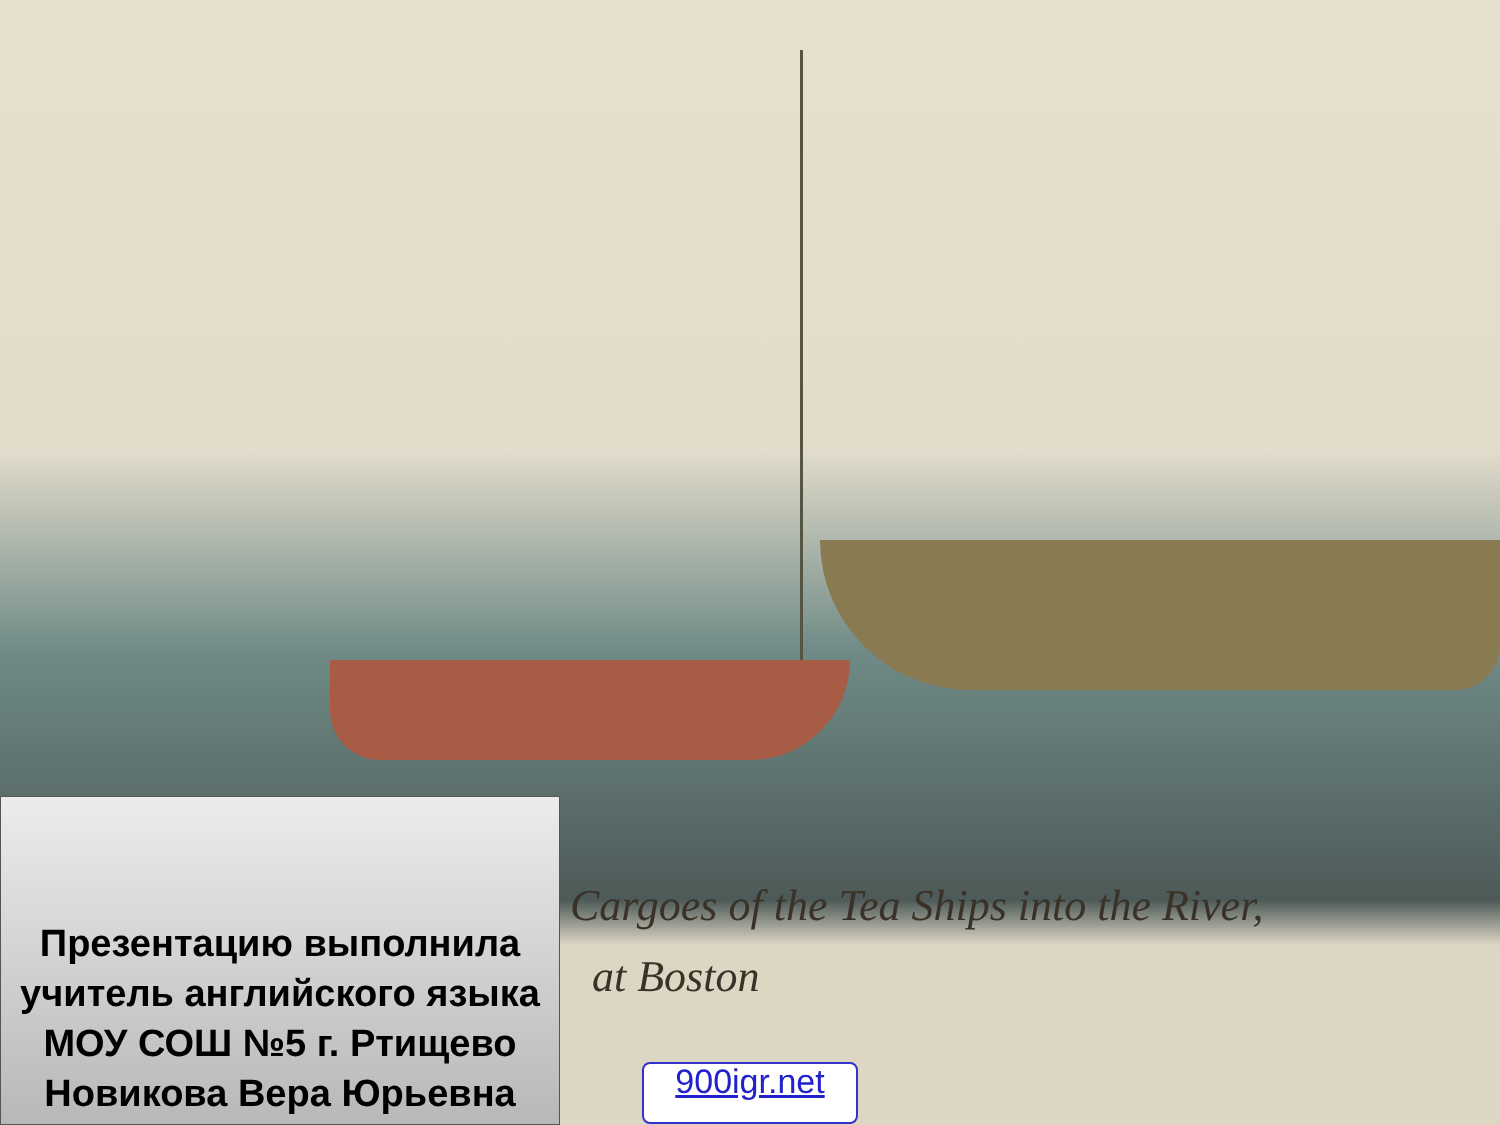Cargoes of the Tea Ships into the River,
at Boston
Презентацию выполнила учитель английского языка МОУ СОШ №5 г. Ртищево
Новикова Вера Юрьевна
900igr.net